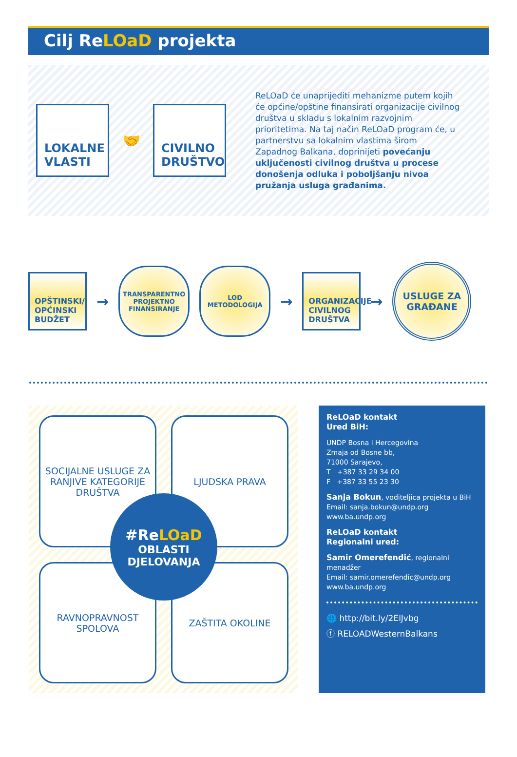Cilj ReLOaD projekta
LOKALNE VLASTI
🤝
CIVILNO DRUŠTVO
ReLOaD će unaprijediti mehanizme putem kojih će općine/opštine finansirati organizacije civilnog društva u skladu s lokalnim razvojnim prioritetima. Na taj način ReLOaD program će, u partnerstvu sa lokalnim vlastima širom Zapadnog Balkana, doprinijeti povećanju uključenosti civilnog društva u procese donošenja odluka i poboljšanju nivoa pružanja usluga građanima.
OPŠTINSKI/ OPĆINSKI BUDŽET
→
TRANSPARENTNO PROJEKTNO FINANSIRANJE
LOD METODOLOGIJA
→
ORGANIZACIJE CIVILNOG DRUŠTVA
→
USLUGE ZA GRAĐANE
SOCIJALNE USLUGE ZA RANJIVE KATEGORIJE DRUŠTVA
LJUDSKA PRAVA
RAVNOPRAVNOST SPOLOVA
ZAŠTITA OKOLINE
#ReLOaD
OBLASTI DJELOVANJA
ReLOaD kontakt
Ured BiH:
UNDP Bosna i Hercegovina
Zmaja od Bosne bb,
71000 Sarajevo,
T +387 33 29 34 00
F +387 33 55 23 30
Sanja Bokun, voditeljica projekta u BiH
Email: sanja.bokun@undp.org
www.ba.undp.org
ReLOaD kontakt
Regionalni ured:
Samir Omerefendić, regionalni menadžer
Email: samir.omerefendic@undp.org
www.ba.undp.org
🌐 http://bit.ly/2ElJvbg
ⓕ RELOADWesternBalkans